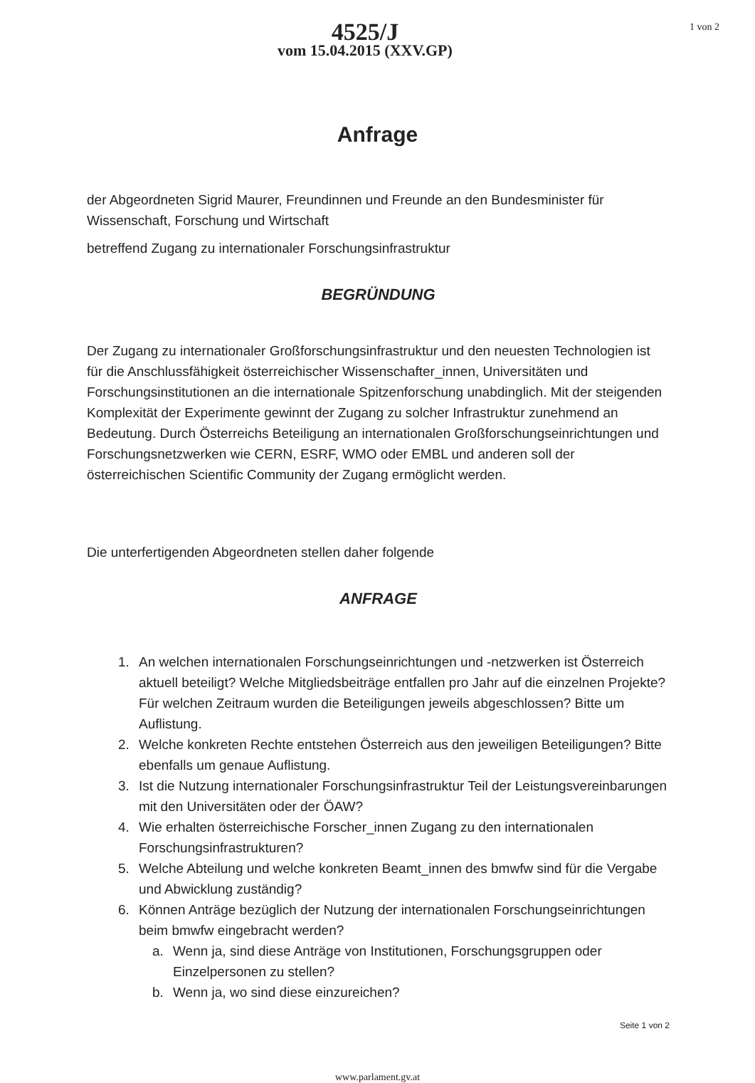4525/J
vom 15.04.2015 (XXV.GP)
1 von 2
Anfrage
der Abgeordneten Sigrid Maurer, Freundinnen und Freunde an den Bundesminister für Wissenschaft, Forschung und Wirtschaft
betreffend Zugang zu internationaler Forschungsinfrastruktur
BEGRÜNDUNG
Der Zugang zu internationaler Großforschungsinfrastruktur und den neuesten Technologien ist für die Anschlussfähigkeit österreichischer Wissenschafter_innen, Universitäten und Forschungsinstitutionen an die internationale Spitzenforschung unabdinglich. Mit der steigenden Komplexität der Experimente gewinnt der Zugang zu solcher Infrastruktur zunehmend an Bedeutung. Durch Österreichs Beteiligung an internationalen Großforschungseinrichtungen und Forschungsnetzwerken wie CERN, ESRF, WMO oder EMBL und anderen soll der österreichischen Scientific Community der Zugang ermöglicht werden.
Die unterfertigenden Abgeordneten stellen daher folgende
ANFRAGE
1. An welchen internationalen Forschungseinrichtungen und -netzwerken ist Österreich aktuell beteiligt? Welche Mitgliedsbeiträge entfallen pro Jahr auf die einzelnen Projekte? Für welchen Zeitraum wurden die Beteiligungen jeweils abgeschlossen? Bitte um Auflistung.
2. Welche konkreten Rechte entstehen Österreich aus den jeweiligen Beteiligungen? Bitte ebenfalls um genaue Auflistung.
3. Ist die Nutzung internationaler Forschungsinfrastruktur Teil der Leistungsvereinbarungen mit den Universitäten oder der ÖAW?
4. Wie erhalten österreichische Forscher_innen Zugang zu den internationalen Forschungsinfrastrukturen?
5. Welche Abteilung und welche konkreten Beamt_innen des bmwfw sind für die Vergabe und Abwicklung zuständig?
6. Können Anträge bezüglich der Nutzung der internationalen Forschungseinrichtungen beim bmwfw eingebracht werden?
a. Wenn ja, sind diese Anträge von Institutionen, Forschungsgruppen oder Einzelpersonen zu stellen?
b. Wenn ja, wo sind diese einzureichen?
Seite 1 von 2
www.parlament.gv.at